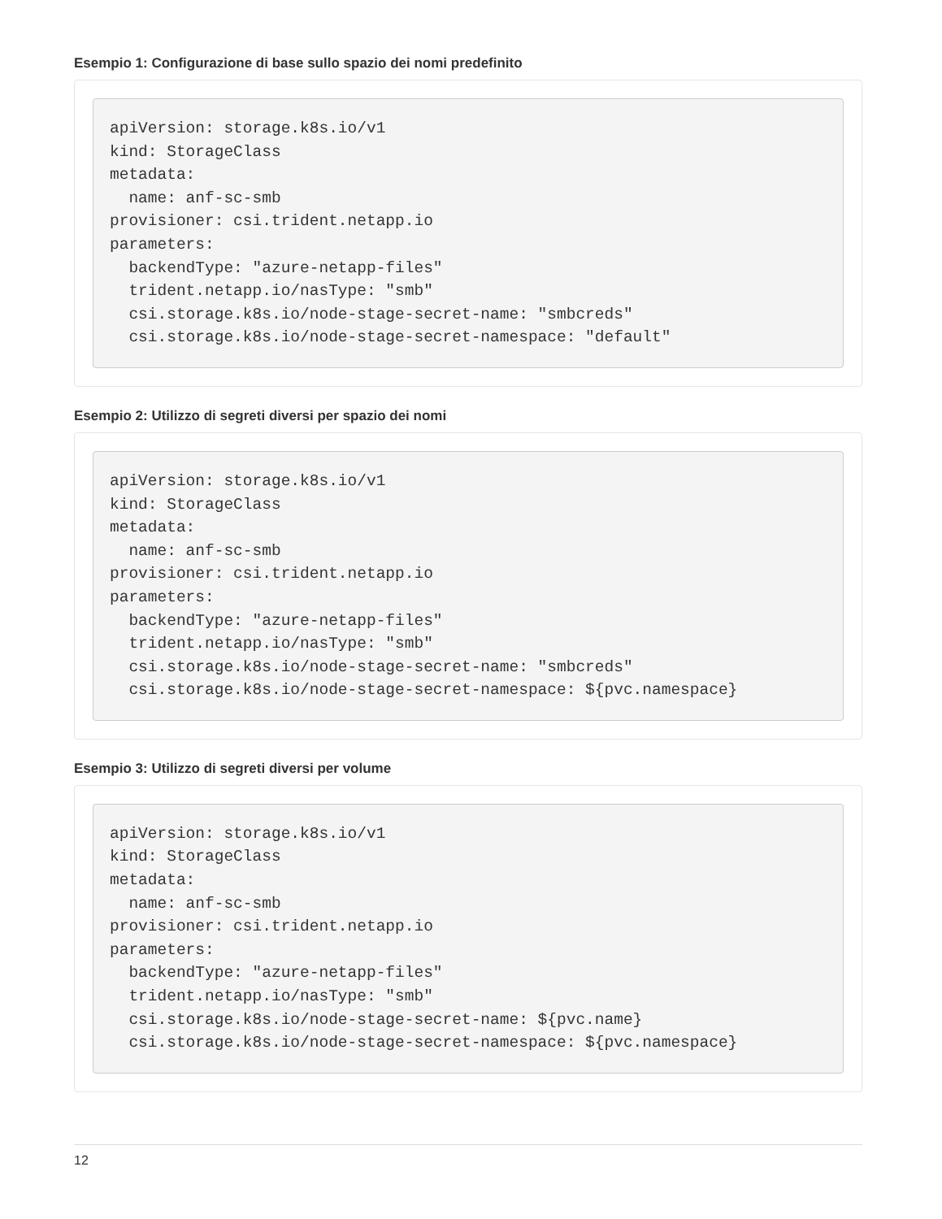Esempio 1: Configurazione di base sullo spazio dei nomi predefinito
apiVersion: storage.k8s.io/v1
kind: StorageClass
metadata:
  name: anf-sc-smb
provisioner: csi.trident.netapp.io
parameters:
  backendType: "azure-netapp-files"
  trident.netapp.io/nasType: "smb"
  csi.storage.k8s.io/node-stage-secret-name: "smbcreds"
  csi.storage.k8s.io/node-stage-secret-namespace: "default"
Esempio 2: Utilizzo di segreti diversi per spazio dei nomi
apiVersion: storage.k8s.io/v1
kind: StorageClass
metadata:
  name: anf-sc-smb
provisioner: csi.trident.netapp.io
parameters:
  backendType: "azure-netapp-files"
  trident.netapp.io/nasType: "smb"
  csi.storage.k8s.io/node-stage-secret-name: "smbcreds"
  csi.storage.k8s.io/node-stage-secret-namespace: ${pvc.namespace}
Esempio 3: Utilizzo di segreti diversi per volume
apiVersion: storage.k8s.io/v1
kind: StorageClass
metadata:
  name: anf-sc-smb
provisioner: csi.trident.netapp.io
parameters:
  backendType: "azure-netapp-files"
  trident.netapp.io/nasType: "smb"
  csi.storage.k8s.io/node-stage-secret-name: ${pvc.name}
  csi.storage.k8s.io/node-stage-secret-namespace: ${pvc.namespace}
12